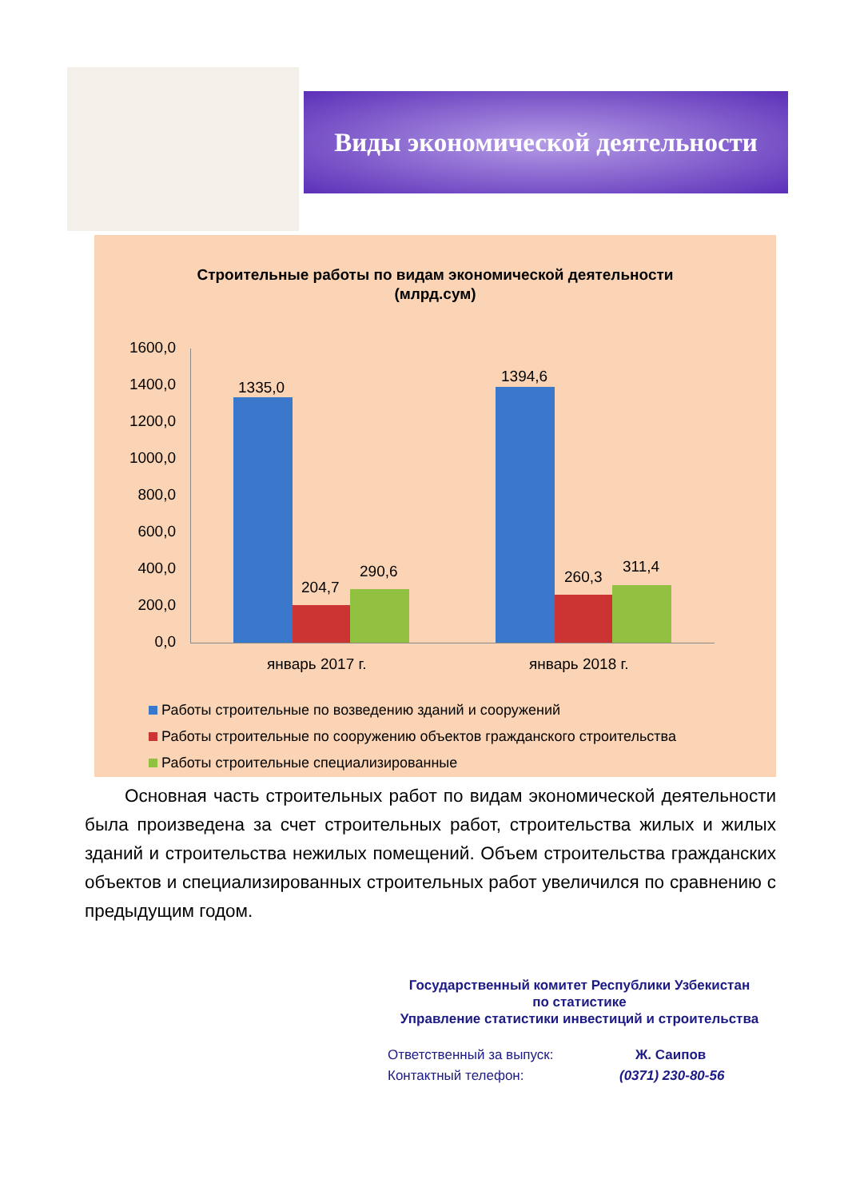Виды экономической деятельности
Строительные работы по видам экономической деятельности
(млрд.сум)
1600,0
1400,0
1200,0
1000,0
800,0
600,0
400,0
200,0
0,0
1335,0
204,7
290,6
1394,6
260,3
311,4
январь 2017 г. январь 2018 г.
Работы строительные по возведению зданий и сооружений
Работы строительные по сооружению объектов гражданского строительства
Работы строительные специализированные
Основная часть строительных работ по видам экономической деятельности была произведена за счет строительных работ, строительства жилых и жилых зданий и строительства нежилых помещений. Объем строительства гражданских объектов и специализированных строительных работ увеличился по сравнению с предыдущим годом.
Государственный комитет Республики Узбекистан
по статистике
Управление статистики инвестиций и строительства
Ответственный за выпуск: Ж. Саипов
Контактный телефон: (0371) 230-80-56